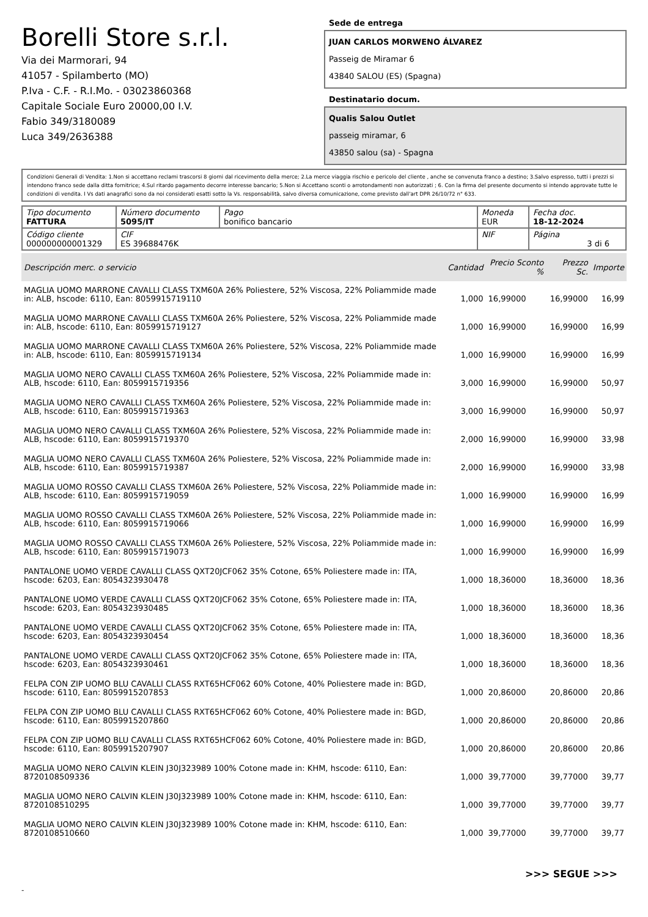Borelli Store s.r.l.
Via dei Marmorari, 94
41057 - Spilamberto (MO)
P.Iva - C.F. - R.I.Mo. - 03023860368
Capitale Sociale Euro 20000,00 I.V.
Fabio 349/3180089
Luca 349/2636388
Sede de entrega
JUAN CARLOS MORWENO ÁLVAREZ
Passeig de Miramar 6
43840 SALOU (ES) (Spagna)
Destinatario docum.
Qualis Salou Outlet
passeig miramar, 6
43850 salou (sa) - Spagna
Condizioni Generali di Vendita: 1.Non si accettano reclami trascorsi 8 giorni dal ricevimento della merce; 2.La merce viaggia rischio e pericolo del cliente , anche se convenuta franco a destino; 3.Salvo espresso, tutti i prezzi si intendono franco sede dalla ditta fornitrice; 4.Sul ritardo pagamento decorre interesse bancario; 5.Non si Accettano sconti o arrotondamenti non autorizzati ; 6. Con la firma del presente documento si intendo approvate tutte le condizioni di vendita. I Vs dati anagrafici sono da noi considerati esatti sotto la Vs. responsabilità, salvo diversa comunicazione, come previsto dall'art DPR 26/10/72 n° 633.
| Tipo documento FATTURA | Número documento 5095/IT | Pago bonifico bancario | | Moneda EUR | Fecha doc. 18-12-2024 |
| Código cliente 000000000001329 | CIF ES 39688476K | | NIF | | Página 3 di 6 |
| Descripción merc. o servicio | Cantidad | Precio Sconto % | Prezzo Sc. | Importe |
| --- | --- | --- | --- | --- |
| MAGLIA UOMO MARRONE CAVALLI CLASS TXM60A 26% Poliestere, 52% Viscosa, 22% Poliammide made in: ALB, hscode: 6110, Ean: 8059915719110 | 1,000 | 16,99000 | 16,99000 | 16,99 |
| MAGLIA UOMO MARRONE CAVALLI CLASS TXM60A 26% Poliestere, 52% Viscosa, 22% Poliammide made in: ALB, hscode: 6110, Ean: 8059915719127 | 1,000 | 16,99000 | 16,99000 | 16,99 |
| MAGLIA UOMO MARRONE CAVALLI CLASS TXM60A 26% Poliestere, 52% Viscosa, 22% Poliammide made in: ALB, hscode: 6110, Ean: 8059915719134 | 1,000 | 16,99000 | 16,99000 | 16,99 |
| MAGLIA UOMO NERO CAVALLI CLASS TXM60A 26% Poliestere, 52% Viscosa, 22% Poliammide made in: ALB, hscode: 6110, Ean: 8059915719356 | 3,000 | 16,99000 | 16,99000 | 50,97 |
| MAGLIA UOMO NERO CAVALLI CLASS TXM60A 26% Poliestere, 52% Viscosa, 22% Poliammide made in: ALB, hscode: 6110, Ean: 8059915719363 | 3,000 | 16,99000 | 16,99000 | 50,97 |
| MAGLIA UOMO NERO CAVALLI CLASS TXM60A 26% Poliestere, 52% Viscosa, 22% Poliammide made in: ALB, hscode: 6110, Ean: 8059915719370 | 2,000 | 16,99000 | 16,99000 | 33,98 |
| MAGLIA UOMO NERO CAVALLI CLASS TXM60A 26% Poliestere, 52% Viscosa, 22% Poliammide made in: ALB, hscode: 6110, Ean: 8059915719387 | 2,000 | 16,99000 | 16,99000 | 33,98 |
| MAGLIA UOMO ROSSO CAVALLI CLASS TXM60A 26% Poliestere, 52% Viscosa, 22% Poliammide made in: ALB, hscode: 6110, Ean: 8059915719059 | 1,000 | 16,99000 | 16,99000 | 16,99 |
| MAGLIA UOMO ROSSO CAVALLI CLASS TXM60A 26% Poliestere, 52% Viscosa, 22% Poliammide made in: ALB, hscode: 6110, Ean: 8059915719066 | 1,000 | 16,99000 | 16,99000 | 16,99 |
| MAGLIA UOMO ROSSO CAVALLI CLASS TXM60A 26% Poliestere, 52% Viscosa, 22% Poliammide made in: ALB, hscode: 6110, Ean: 8059915719073 | 1,000 | 16,99000 | 16,99000 | 16,99 |
| PANTALONE UOMO VERDE CAVALLI CLASS QXT20JCF062 35% Cotone, 65% Poliestere made in: ITA, hscode: 6203, Ean: 8054323930478 | 1,000 | 18,36000 | 18,36000 | 18,36 |
| PANTALONE UOMO VERDE CAVALLI CLASS QXT20JCF062 35% Cotone, 65% Poliestere made in: ITA, hscode: 6203, Ean: 8054323930485 | 1,000 | 18,36000 | 18,36000 | 18,36 |
| PANTALONE UOMO VERDE CAVALLI CLASS QXT20JCF062 35% Cotone, 65% Poliestere made in: ITA, hscode: 6203, Ean: 8054323930454 | 1,000 | 18,36000 | 18,36000 | 18,36 |
| PANTALONE UOMO VERDE CAVALLI CLASS QXT20JCF062 35% Cotone, 65% Poliestere made in: ITA, hscode: 6203, Ean: 8054323930461 | 1,000 | 18,36000 | 18,36000 | 18,36 |
| FELPA CON ZIP UOMO BLU CAVALLI CLASS RXT65HCF062 60% Cotone, 40% Poliestere made in: BGD, hscode: 6110, Ean: 8059915207853 | 1,000 | 20,86000 | 20,86000 | 20,86 |
| FELPA CON ZIP UOMO BLU CAVALLI CLASS RXT65HCF062 60% Cotone, 40% Poliestere made in: BGD, hscode: 6110, Ean: 8059915207860 | 1,000 | 20,86000 | 20,86000 | 20,86 |
| FELPA CON ZIP UOMO BLU CAVALLI CLASS RXT65HCF062 60% Cotone, 40% Poliestere made in: BGD, hscode: 6110, Ean: 8059915207907 | 1,000 | 20,86000 | 20,86000 | 20,86 |
| MAGLIA UOMO NERO CALVIN KLEIN J30J323989 100% Cotone made in: KHM, hscode: 6110, Ean: 8720108509336 | 1,000 | 39,77000 | 39,77000 | 39,77 |
| MAGLIA UOMO NERO CALVIN KLEIN J30J323989 100% Cotone made in: KHM, hscode: 6110, Ean: 8720108510295 | 1,000 | 39,77000 | 39,77000 | 39,77 |
| MAGLIA UOMO NERO CALVIN KLEIN J30J323989 100% Cotone made in: KHM, hscode: 6110, Ean: 8720108510660 | 1,000 | 39,77000 | 39,77000 | 39,77 |
>>> SEGUE >>>
-